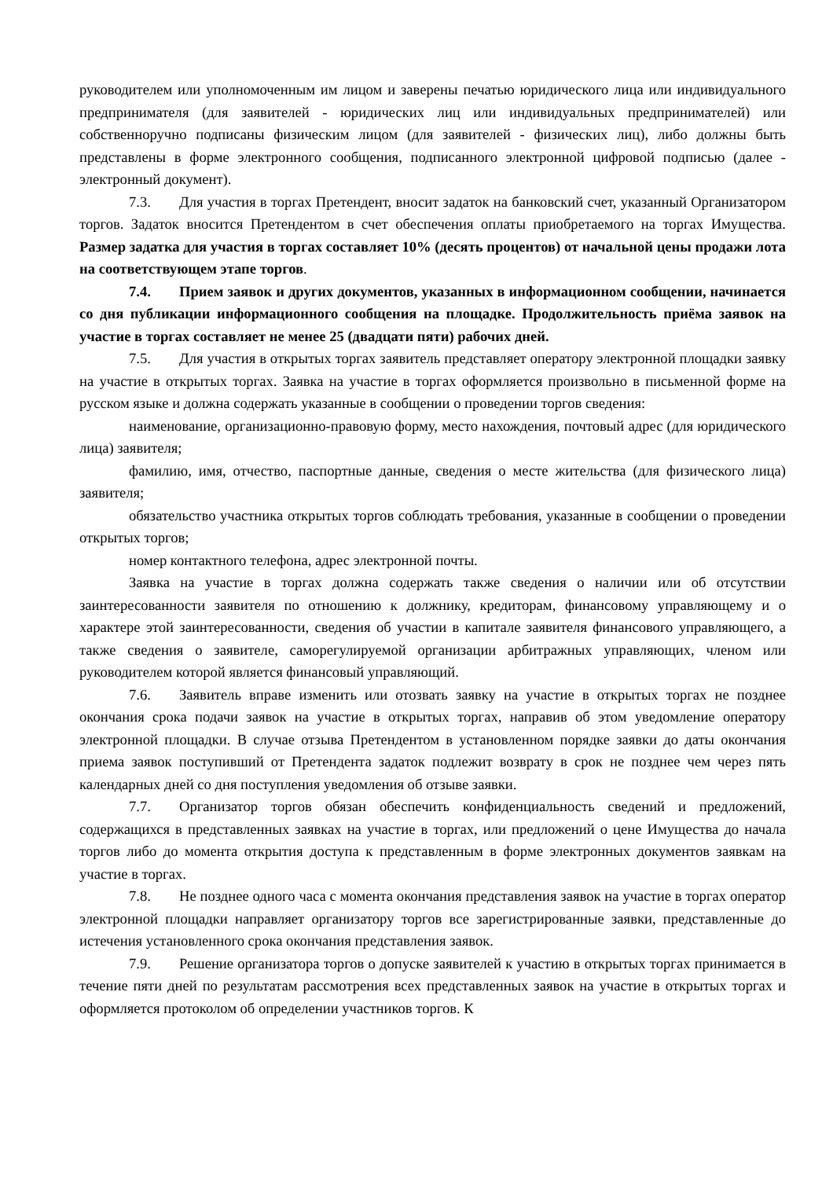руководителем или уполномоченным им лицом и заверены печатью юридического лица или индивидуального предпринимателя (для заявителей - юридических лиц или индивидуальных предпринимателей) или собственноручно подписаны физическим лицом (для заявителей - физических лиц), либо должны быть представлены в форме электронного сообщения, подписанного электронной цифровой подписью (далее - электронный документ).
7.3. Для участия в торгах Претендент, вносит задаток на банковский счет, указанный Организатором торгов. Задаток вносится Претендентом в счет обеспечения оплаты приобретаемого на торгах Имущества. Размер задатка для участия в торгах составляет 10% (десять процентов) от начальной цены продажи лота на соответствующем этапе торгов.
7.4. Прием заявок и других документов, указанных в информационном сообщении, начинается со дня публикации информационного сообщения на площадке. Продолжительность приёма заявок на участие в торгах составляет не менее 25 (двадцати пяти) рабочих дней.
7.5. Для участия в открытых торгах заявитель представляет оператору электронной площадки заявку на участие в открытых торгах. Заявка на участие в торгах оформляется произвольно в письменной форме на русском языке и должна содержать указанные в сообщении о проведении торгов сведения:
наименование, организационно-правовую форму, место нахождения, почтовый адрес (для юридического лица) заявителя;
фамилию, имя, отчество, паспортные данные, сведения о месте жительства (для физического лица) заявителя;
обязательство участника открытых торгов соблюдать требования, указанные в сообщении о проведении открытых торгов;
номер контактного телефона, адрес электронной почты.
Заявка на участие в торгах должна содержать также сведения о наличии или об отсутствии заинтересованности заявителя по отношению к должнику, кредиторам, финансовому управляющему и о характере этой заинтересованности, сведения об участии в капитале заявителя финансового управляющего, а также сведения о заявителе, саморегулируемой организации арбитражных управляющих, членом или руководителем которой является финансовый управляющий.
7.6. Заявитель вправе изменить или отозвать заявку на участие в открытых торгах не позднее окончания срока подачи заявок на участие в открытых торгах, направив об этом уведомление оператору электронной площадки. В случае отзыва Претендентом в установленном порядке заявки до даты окончания приема заявок поступивший от Претендента задаток подлежит возврату в срок не позднее чем через пять календарных дней со дня поступления уведомления об отзыве заявки.
7.7. Организатор торгов обязан обеспечить конфиденциальность сведений и предложений, содержащихся в представленных заявках на участие в торгах, или предложений о цене Имущества до начала торгов либо до момента открытия доступа к представленным в форме электронных документов заявкам на участие в торгах.
7.8. Не позднее одного часа с момента окончания представления заявок на участие в торгах оператор электронной площадки направляет организатору торгов все зарегистрированные заявки, представленные до истечения установленного срока окончания представления заявок.
7.9. Решение организатора торгов о допуске заявителей к участию в открытых торгах принимается в течение пяти дней по результатам рассмотрения всех представленных заявок на участие в открытых торгах и оформляется протоколом об определении участников торгов. К